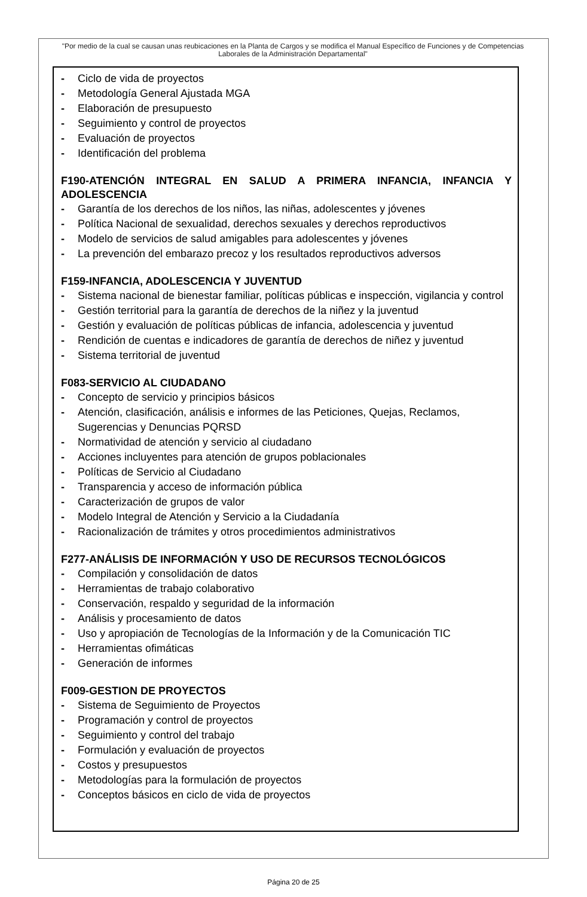"Por medio de la cual se causan unas reubicaciones en la Planta de Cargos y se modifica el Manual Específico de Funciones y de Competencias Laborales de la Administración Departamental"
- Ciclo de vida de proyectos
- Metodología General Ajustada MGA
- Elaboración de presupuesto
- Seguimiento y control de proyectos
- Evaluación de proyectos
- Identificación del problema
F190-ATENCIÓN INTEGRAL EN SALUD A PRIMERA INFANCIA, INFANCIA Y ADOLESCENCIA
- Garantía de los derechos de los niños, las niñas, adolescentes y jóvenes
- Política Nacional de sexualidad, derechos sexuales y derechos reproductivos
- Modelo de servicios de salud amigables para adolescentes y jóvenes
- La prevención del embarazo precoz y los resultados reproductivos adversos
F159-INFANCIA, ADOLESCENCIA Y JUVENTUD
- Sistema nacional de bienestar familiar, políticas públicas e inspección, vigilancia y control
- Gestión territorial para la garantía de derechos de la niñez y la juventud
- Gestión y evaluación de políticas públicas de infancia, adolescencia y juventud
- Rendición de cuentas e indicadores de garantía de derechos de niñez y juventud
- Sistema territorial de juventud
F083-SERVICIO AL CIUDADANO
- Concepto de servicio y principios básicos
- Atención, clasificación, análisis e informes de las Peticiones, Quejas, Reclamos, Sugerencias y Denuncias PQRSD
- Normatividad de atención y servicio al ciudadano
- Acciones incluyentes para atención de grupos poblacionales
- Políticas de Servicio al Ciudadano
- Transparencia y acceso de información pública
- Caracterización de grupos de valor
- Modelo Integral de Atención y Servicio a la Ciudadanía
- Racionalización de trámites y otros procedimientos administrativos
F277-ANÁLISIS DE INFORMACIÓN Y USO DE RECURSOS TECNOLÓGICOS
- Compilación y consolidación de datos
- Herramientas de trabajo colaborativo
- Conservación, respaldo y seguridad de la información
- Análisis y procesamiento de datos
- Uso y apropiación de Tecnologías de la Información y de la Comunicación TIC
- Herramientas ofimáticas
- Generación de informes
F009-GESTION DE PROYECTOS
- Sistema de Seguimiento de Proyectos
- Programación y control de proyectos
- Seguimiento y control del trabajo
- Formulación y evaluación de proyectos
- Costos y presupuestos
- Metodologías para la formulación de proyectos
- Conceptos básicos en ciclo de vida de proyectos
Página 20 de 25